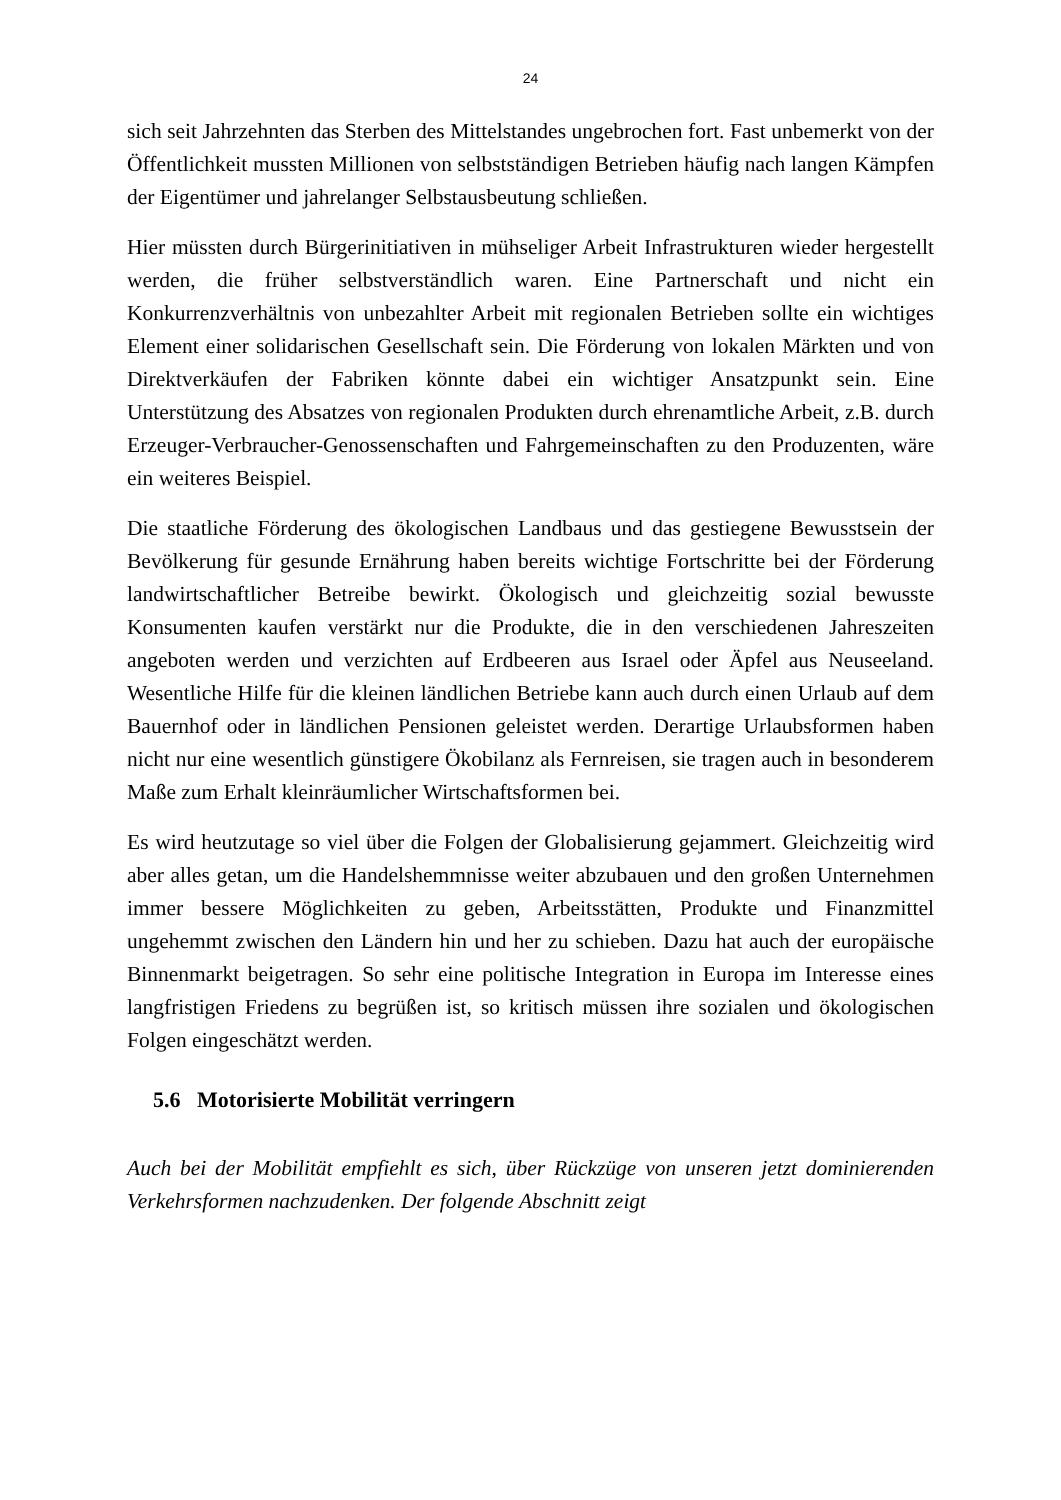24
sich seit Jahrzehnten das Sterben des Mittelstandes ungebrochen fort. Fast unbemerkt von der Öffentlichkeit mussten Millionen von selbstständigen Betrieben häufig nach langen Kämpfen der Eigentümer und jahrelanger Selbstausbeutung schließen.
Hier müssten durch Bürgerinitiativen in mühseliger Arbeit Infrastrukturen wieder hergestellt werden, die früher selbstverständlich waren. Eine Partnerschaft und nicht ein Konkurrenzverhältnis von unbezahlter Arbeit mit regionalen Betrieben sollte ein wichtiges Element einer solidarischen Gesellschaft sein. Die Förderung von lokalen Märkten und von Direktverkäufen der Fabriken könnte dabei ein wichtiger Ansatzpunkt sein. Eine Unterstützung des Absatzes von regionalen Produkten durch ehrenamtliche Arbeit, z.B. durch Erzeuger-Verbraucher-Genossenschaften und Fahrgemeinschaften zu den Produzenten, wäre ein weiteres Beispiel.
Die staatliche Förderung des ökologischen Landbaus und das gestiegene Bewusstsein der Bevölkerung für gesunde Ernährung haben bereits wichtige Fortschritte bei der Förderung landwirtschaftlicher Betreibe bewirkt. Ökologisch und gleichzeitig sozial bewusste Konsumenten kaufen verstärkt nur die Produkte, die in den verschiedenen Jahreszeiten angeboten werden und verzichten auf Erdbeeren aus Israel oder Äpfel aus Neuseeland. Wesentliche Hilfe für die kleinen ländlichen Betriebe kann auch durch einen Urlaub auf dem Bauernhof oder in ländlichen Pensionen geleistet werden. Derartige Urlaubsformen haben nicht nur eine wesentlich günstigere Ökobilanz als Fernreisen, sie tragen auch in besonderem Maße zum Erhalt kleinräumlicher Wirtschaftsformen bei.
Es wird heutzutage so viel über die Folgen der Globalisierung gejammert. Gleichzeitig wird aber alles getan, um die Handelshemmnisse weiter abzubauen und den großen Unternehmen immer bessere Möglichkeiten zu geben, Arbeitsstätten, Produkte und Finanzmittel ungehemmt zwischen den Ländern hin und her zu schieben. Dazu hat auch der europäische Binnenmarkt beigetragen. So sehr eine politische Integration in Europa im Interesse eines langfristigen Friedens zu begrüßen ist, so kritisch müssen ihre sozialen und ökologischen Folgen eingeschätzt werden.
5.6 Motorisierte Mobilität verringern
Auch bei der Mobilität empfiehlt es sich, über Rückzüge von unseren jetzt dominierenden Verkehrsformen nachzudenken. Der folgende Abschnitt zeigt